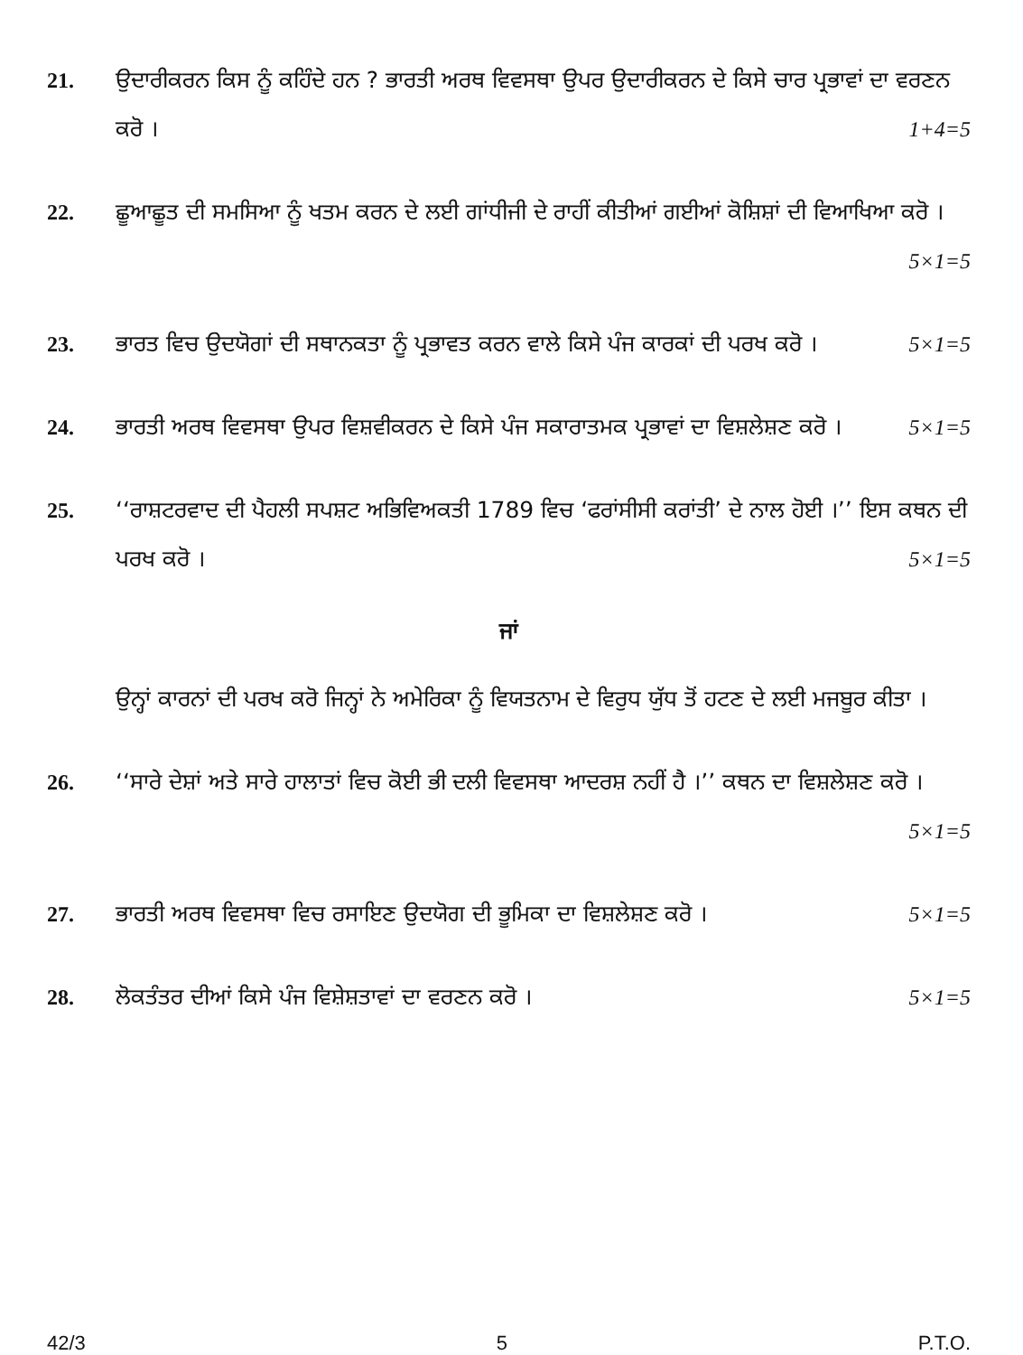21. ਉਦਾਰੀਕਰਨ ਕਿਸ ਨੂੰ ਕਹਿੰਦੇ ਹਨ ? ਭਾਰਤੀ ਅਰਥ ਵਿਵਸਥਾ ਉਪਰ ਉਦਾਰੀਕਰਨ ਦੇ ਕਿਸੇ ਚਾਰ ਪ੍ਰਭਾਵਾਂ ਦਾ ਵਰਣਨ ਕਰੋ । 1+4=5
22. ਛੂਆਛੂਤ ਦੀ ਸਮਸਿਆ ਨੂੰ ਖਤਮ ਕਰਨ ਦੇ ਲਈ ਗਾਂਧੀਜੀ ਦੇ ਰਾਹੀਂ ਕੀਤੀਆਂ ਗਈਆਂ ਕੋਸ਼ਿਸ਼ਾਂ ਦੀ ਵਿਆਖਿਆ ਕਰੋ । 5×1=5
23. ਭਾਰਤ ਵਿਚ ਉਦਯੋਗਾਂ ਦੀ ਸਥਾਨਕਤਾ ਨੂੰ ਪ੍ਰਭਾਵਤ ਕਰਨ ਵਾਲੇ ਕਿਸੇ ਪੰਜ ਕਾਰਕਾਂ ਦੀ ਪਰਖ ਕਰੋ । 5×1=5
24. ਭਾਰਤੀ ਅਰਥ ਵਿਵਸਥਾ ਉਪਰ ਵਿਸ਼ਵੀਕਰਨ ਦੇ ਕਿਸੇ ਪੰਜ ਸਕਾਰਾਤਮਕ ਪ੍ਰਭਾਵਾਂ ਦਾ ਵਿਸ਼ਲੇਸ਼ਣ ਕਰੋ । 5×1=5
25. ‘‘ਰਾਸ਼ਟਰਵਾਦ ਦੀ ਪੈਹਲੀ ਸਪਸ਼ਟ ਅਭਿਵਿਅਕਤੀ 1789 ਵਿਚ ‘ਫਰਾਂਸੀਸੀ ਕਰਾਂਤੀ’ ਦੇ ਨਾਲ ਹੋਈ ।’’ ਇਸ ਕਥਨ ਦੀ ਪਰਖ ਕਰੋ । 5×1=5
ਜਾਂ
ਉਨ੍ਹਾਂ ਕਾਰਨਾਂ ਦੀ ਪਰਖ ਕਰੋ ਜਿਨ੍ਹਾਂ ਨੇ ਅਮੇਰਿਕਾ ਨੂੰ ਵਿਯਤਨਾਮ ਦੇ ਵਿਰੁਧ ਯੁੱਧ ਤੋਂ ਹਟਣ ਦੇ ਲਈ ਮਜਬੂਰ ਕੀਤਾ ।
26. ‘‘ਸਾਰੇ ਦੇਸ਼ਾਂ ਅਤੇ ਸਾਰੇ ਹਾਲਾਤਾਂ ਵਿਚ ਕੋਈ ਭੀ ਦਲੀ ਵਿਵਸਥਾ ਆਦਰਸ਼ ਨਹੀਂ ਹੈ ।’’ ਕਥਨ ਦਾ ਵਿਸ਼ਲੇਸ਼ਣ ਕਰੋ । 5×1=5
27. ਭਾਰਤੀ ਅਰਥ ਵਿਵਸਥਾ ਵਿਚ ਰਸਾਇਣ ਉਦਯੋਗ ਦੀ ਭੂਮਿਕਾ ਦਾ ਵਿਸ਼ਲੇਸ਼ਣ ਕਰੋ । 5×1=5
28. ਲੋਕਤੰਤਰ ਦੀਆਂ ਕਿਸੇ ਪੰਜ ਵਿਸ਼ੇਸ਼ਤਾਵਾਂ ਦਾ ਵਰਣਨ ਕਰੋ । 5×1=5
42/3 5 P.T.O.